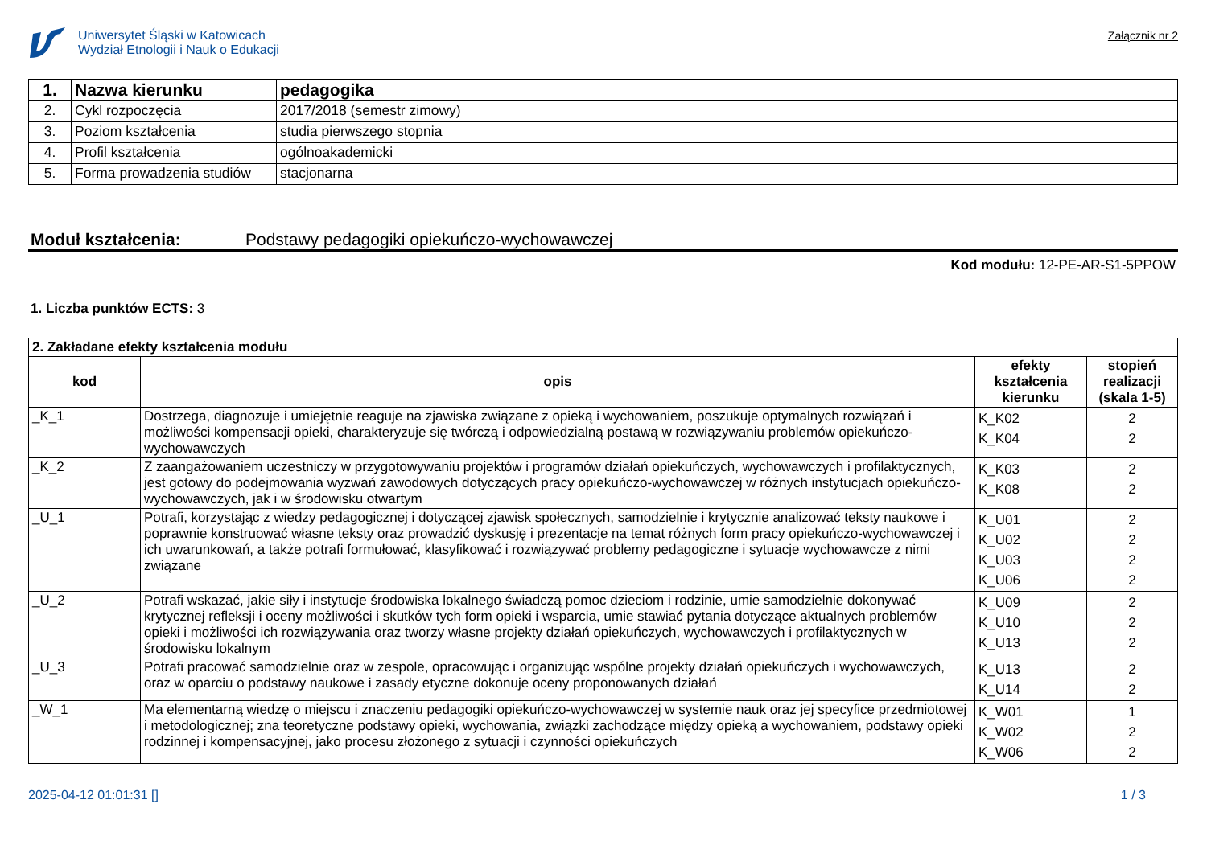Uniwersytet Śląski w Katowicach
Wydział Etnologii i Nauk o Edukacji
Załącznik nr 2
| 1. | Nazwa kierunku | pedagogika |
| 2. | Cykl rozpoczęcia | 2017/2018 (semestr zimowy) |
| 3. | Poziom kształcenia | studia pierwszego stopnia |
| 4. | Profil kształcenia | ogólnoakademicki |
| 5. | Forma prowadzenia studiów | stacjonarna |
Moduł kształcenia: Podstawy pedagogiki opiekuńczo-wychowawczej
Kod modułu: 12-PE-AR-S1-5PPOW
1. Liczba punktów ECTS: 3
| 2. Zakładane efekty kształcenia modułu | | | |
| kod | opis | efekty kształcenia kierunku | stopień realizacji (skala 1-5) |
| _K_1 | Dostrzega, diagnozuje i umiejętnie reaguje na zjawiska związane z opieką i wychowaniem, poszukuje optymalnych rozwiązań i możliwości kompensacji opieki, charakteryzuje się twórczą i odpowiedzialną postawą w rozwiązywaniu problemów opiekuńczo-wychowawczych | K_K02 K_K04 | 2 2 |
| _K_2 | Z zaangażowaniem uczestniczy w przygotowywaniu projektów i programów działań opiekuńczych, wychowawczych i profilaktycznych, jest gotowy do podejmowania wyzwań zawodowych dotyczących pracy opiekuńczo-wychowawczej w różnych instytucjach opiekuńczo-wychowawczych, jak i w środowisku otwartym | K_K03 K_K08 | 2 2 |
| _U_1 | Potrafi, korzystając z wiedzy pedagogicznej i dotyczącej zjawisk społecznych, samodzielnie i krytycznie analizować teksty naukowe i poprawnie konstruować własne teksty oraz prowadzić dyskusję i prezentacje na temat różnych form pracy opiekuńczo-wychowawczej i ich uwarunkowań, a także potrafi formułować, klasyfikować i rozwiązywać problemy pedagogiczne i sytuacje wychowawcze z nimi związane | K_U01 K_U02 K_U03 K_U06 | 2 2 2 2 |
| _U_2 | Potrafi wskazać, jakie siły i instytucje środowiska lokalnego świadczą pomoc dzieciom i rodzinie, umie samodzielnie dokonywać krytycznej refleksji i oceny możliwości i skutków tych form opieki i wsparcia, umie stawiać pytania dotyczące aktualnych problemów opieki i możliwości ich rozwiązywania oraz tworzy własne projekty działań opiekuńczych, wychowawczych i profilaktycznych w środowisku lokalnym | K_U09 K_U10 K_U13 | 2 2 2 |
| _U_3 | Potrafi pracować samodzielnie oraz w zespole, opracowując i organizując wspólne projekty działań opiekuńczych i wychowawczych, oraz w oparciu o podstawy naukowe i zasady etyczne dokonuje oceny proponowanych działań | K_U13 K_U14 | 2 2 |
| _W_1 | Ma elementarną wiedzę o miejscu i znaczeniu pedagogiki opiekuńczo-wychowawczej w systemie nauk oraz jej specyfice przedmiotowej i metodologicznej; zna teoretyczne podstawy opieki, wychowania, związki zachodzące między opieką a wychowaniem, podstawy opieki rodzinnej i kompensacyjnej, jako procesu złożonego z sytuacji i czynności opiekuńczych | K_W01 K_W02 K_W06 | 1 2 2 |
2025-04-12 01:01:31 [] 1 / 3